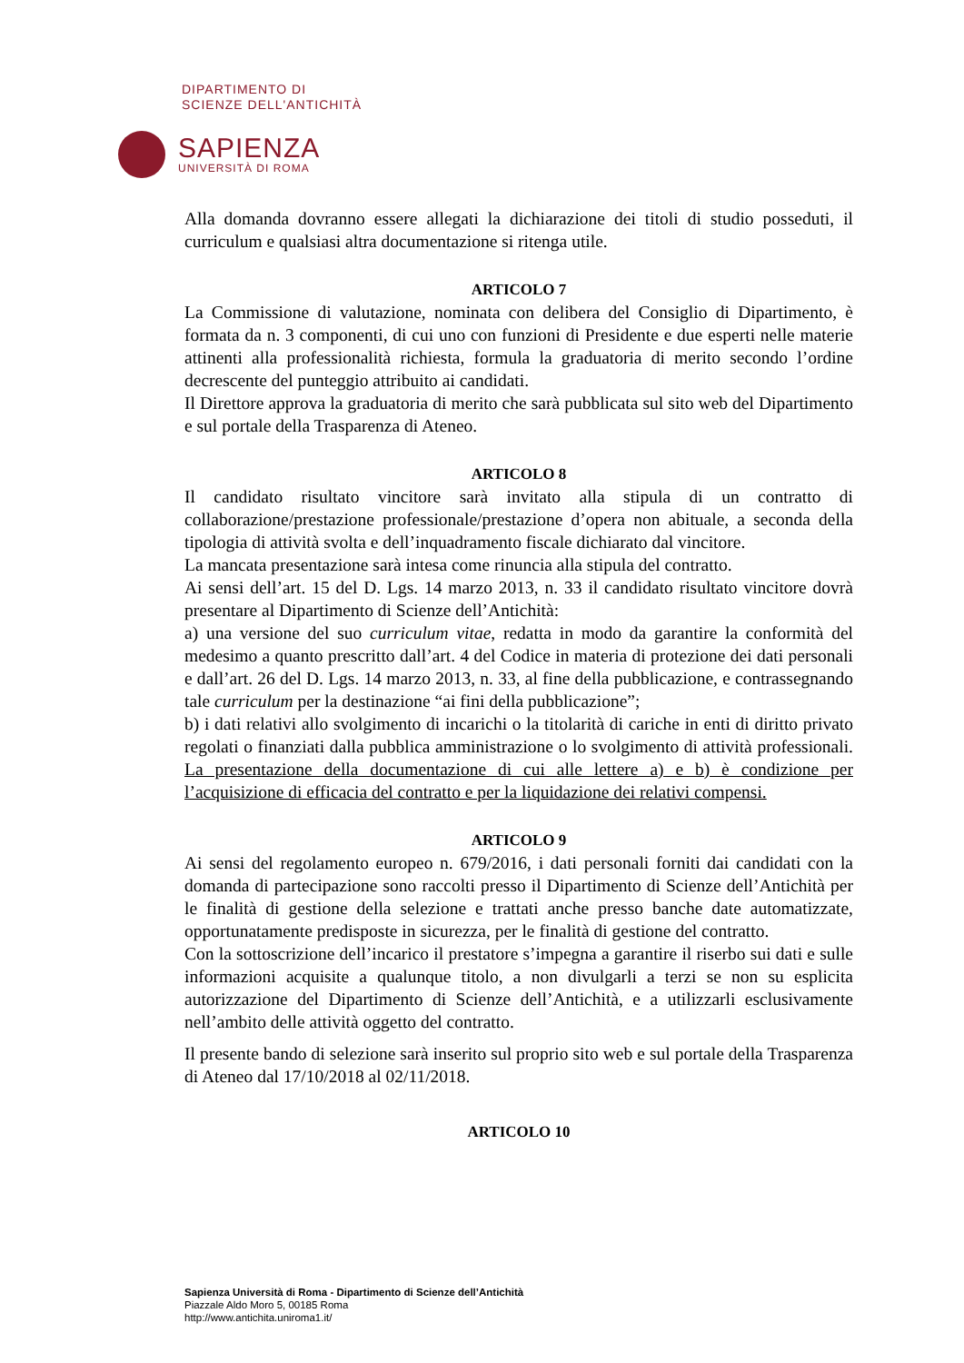DIPARTIMENTO DI
SCIENZE DELL'ANTICHITÀ
SAPIENZA
UNIVERSITÀ DI ROMA
Alla domanda dovranno essere allegati la dichiarazione dei titoli di studio posseduti, il curriculum e qualsiasi altra documentazione si ritenga utile.
ARTICOLO 7
La Commissione di valutazione, nominata con delibera del Consiglio di Dipartimento, è formata da n. 3 componenti, di cui uno con funzioni di Presidente e due esperti nelle materie attinenti alla professionalità richiesta, formula la graduatoria di merito secondo l’ordine decrescente del punteggio attribuito ai candidati.
Il Direttore approva la graduatoria di merito che sarà pubblicata sul sito web del Dipartimento e sul portale della Trasparenza di Ateneo.
ARTICOLO 8
Il candidato risultato vincitore sarà invitato alla stipula di un contratto di collaborazione/prestazione professionale/prestazione d’opera non abituale, a seconda della tipologia di attività svolta e dell’inquadramento fiscale dichiarato dal vincitore.
La mancata presentazione sarà intesa come rinuncia alla stipula del contratto.
Ai sensi dell’art. 15 del D. Lgs. 14 marzo 2013, n. 33 il candidato risultato vincitore dovrà presentare al Dipartimento di Scienze dell’Antichità:
a) una versione del suo curriculum vitae, redatta in modo da garantire la conformità del medesimo a quanto prescritto dall’art. 4 del Codice in materia di protezione dei dati personali e dall’art. 26 del D. Lgs. 14 marzo 2013, n. 33, al fine della pubblicazione, e contrassegnando tale curriculum per la destinazione “ai fini della pubblicazione”;
b) i dati relativi allo svolgimento di incarichi o la titolarità di cariche in enti di diritto privato regolati o finanziati dalla pubblica amministrazione o lo svolgimento di attività professionali. La presentazione della documentazione di cui alle lettere a) e b) è condizione per l’acquisizione di efficacia del contratto e per la liquidazione dei relativi compensi.
ARTICOLO 9
Ai sensi del regolamento europeo n. 679/2016, i dati personali forniti dai candidati con la domanda di partecipazione sono raccolti presso il Dipartimento di Scienze dell’Antichità per le finalità di gestione della selezione e trattati anche presso banche date automatizzate, opportunatamente predisposte in sicurezza, per le finalità di gestione del contratto.
Con la sottoscrizione dell’incarico il prestatore s’impegna a garantire il riserbo sui dati e sulle informazioni acquisite a qualunque titolo, a non divulgarli a terzi se non su esplicita autorizzazione del Dipartimento di Scienze dell’Antichità, e a utilizzarli esclusivamente nell’ambito delle attività oggetto del contratto.
Il presente bando di selezione sarà inserito sul proprio sito web e sul portale della Trasparenza di Ateneo dal 17/10/2018 al 02/11/2018.
ARTICOLO 10
Sapienza Università di Roma - Dipartimento di Scienze dell’Antichità
Piazzale Aldo Moro 5, 00185 Roma
http://www.antichita.uniroma1.it/